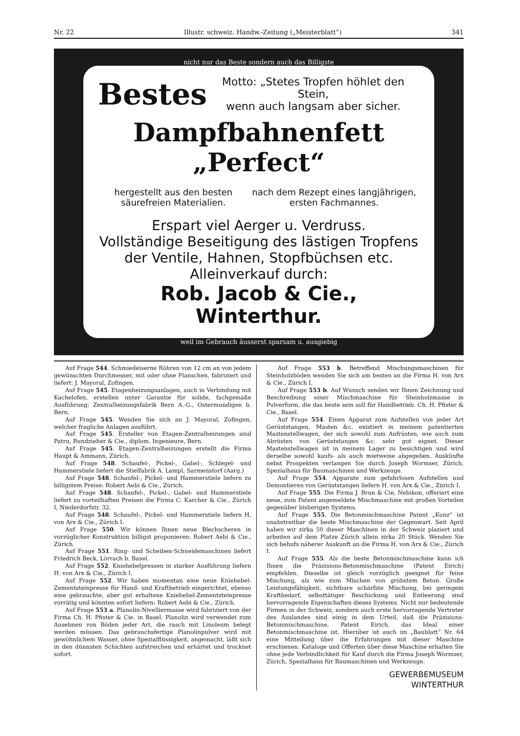Nr. 22 Illustr. schweiz. Handw.-Zeitung („Meisterblatt“) 341
nicht nur das Beste sondern auch das Billigste
Bestes Motto: „Stetes Tropfen höhlet den Stein,
wenn auch langsam aber sicher.
Dampfbahnenfett „Perfect“
hergestellt aus den besten säurefreien Materialien. nach dem Rezept eines langjährigen, ersten Fachmannes.
Erspart viel Aerger u. Verdruss.
Vollständige Beseitigung des lästigen Tropfens der Ventile, Hahnen, Stopfbüchsen etc.
Alleinverkauf durch:
Rob. Jacob & Cie., Winterthur.
weil im Gebrauch äusserst sparsam u. ausgiebig
Auf Frage 544. Schmiedeiserne Röhren von 12 cm an von jedem gewünschten Durchmesser, mit oder ohne Flanschen, fabriziert und liefert: J. Mayoral, Zofingen.
Auf Frage 545. Etagenheizungsanlagen, auch in Verbindung mit Kachelofen, erstellen unter Garantie für solide, fachgemäße Ausführung: Zentralheizungsfabrik Bern A.-G., Ostermundigen b. Bern.
Auf Frage 545. Wenden Sie sich an J. Mayoral, Zofingen, welcher fragliche Anlagen ausführt.
Auf Frage 545. Ersteller von Etagen-Zentralheizungen sind Patru, Rundzieher & Cie., diplom. Ingenieure, Bern.
Auf Frage 545. Etagen-Zentralheizungen erstellt die Firma Haupt & Ammann, Zürich.
Auf Frage 548. Schaufel-, Pickel-, Gabel-, Schlegel- und Hammerstiele liefert die Stielfabrik A. Lampl, Sarmenstorf (Aarg.)
Auf Frage 548. Schaufel-, Pickel- und Hammerstiele liefern zu billigstem Preise: Robert Aebi & Cie., Zürich.
Auf Frage 548. Schaufel-, Pickel-, Gabel- und Hammerstiele liefert zu vorteilhaften Preisen die Firma C. Karcher & Cie., Zürich I, Niederdorfstr. 32.
Auf Frage 548. Schaufel-, Pickel- und Hammerstiele liefern H. von Arx & Cie., Zürich I.
Auf Frage 550. Wir können Ihnen neue Blechscheren in vorzüglicher Konstruktion billigst proponieren: Robert Aebi & Cie., Zürich.
Auf Frage 551. Ring- und Scheiben-Schneidemaschinen liefert Friedrich Beck, Lörrach b. Basel.
Auf Frage 552. Kniehebelpressen in starker Ausführung liefern H. von Arx & Cie., Zürich I.
Auf Frage 552. Wir haben momentan eine neue Kniehebel-Zementsteinpresse für Hand- und Kraftbetrieb eingerichtet, ebenso eine gebrauchte, aber gut erhaltene Kniehebel-Zementsteinpresse vorrätig und könnten sofort liefern: Robert Aebi & Cie., Zürich.
Auf Frage 553 a. Planolin-Nivelliermasse wird fabriziert von der Firma Ch. H. Pfister & Cie. in Basel. Planolin wird verwendet zum Ausebnen von Böden jeder Art, die rasch mit Linoleum belegt werden müssen. Das gebrauchsfertige Planolinpulver wird mit gewöhnlichem Wasser, ohne Spezialflüssigkeit, angemacht, läßt sich in den dünnsten Schichten aufstreichen und erhärtet und trocknet sofort.
Auf Frage 553 b. Betreffend Mischungsmaschinen für Steinholzböden wenden Sie sich am besten an die Firma H. von Arx & Cie., Zürich I.
Auf Frage 553 b. Auf Wunsch senden wir Ihnen Zeichnung und Beschreibung einer Mischmaschine für Steinholzmasse in Pulverform, die das beste sein soll für Handbetrieb. Ch. H. Pfister & Cie., Basel.
Auf Frage 554. Einen Apparat zum Aufstellen von jeder Art Gerüststangen, Masten &c. existiert in meinem patentierten Mastenstellwagen, der sich sowohl zum Aufrüsten, wie auch zum Abrüsten von Gerüststangen &c. sehr gut eignet. Dieser Mastenstellwagen ist in meinem Lager zu besichtigen und wird derselbe sowohl kaufs- als auch mietweise abgegeben. Auskünfte nebst Prospekten verlangen Sie durch Joseph Wormser, Zürich, Spezialhaus für Baumaschinen und Werkzeuge.
Auf Frage 554. Apparate zum gefahrlosen Aufstellen und Demontieren von Gerüststangen liefern H. von Arx & Cie., Zürich I.
Auf Frage 555. Die Firma J. Brun & Cie, Nebikon, offeriert eine neue, zum Patent angemeldete Mischmaschine mit großen Vorteilen gegenüber bisherigen Systems.
Auf Frage 555. Die Betonmischmaschine Patent „Kunz“ ist unabstreitbar die beste Mischmaschine der Gegenwart. Seit April haben wir zirka 50 dieser Maschinen in der Schweiz plaziert und arbeiten auf dem Platze Zürich allein zirka 20 Stück. Wenden Sie sich behufs näherer Auskunft an die Firma H. von Arx & Cie., Zürich I.
Auf Frage 555. Als die beste Betonmischmaschine kann ich Ihnen die Präzisions-Betonmischmaschine (Patent Eirich) empfehlen. Dieselbe ist gleich vorzüglich geeignet für feine Mischung, als wie zum Mischen von gröbstem Beton. Große Leistungsfähigkeit, sichtbare schärfste Mischung, bei geringem Kraftbedarf, selbsttätiger Beschickung und Entleerung sind hervorragende Eigenschaften dieses Systems. Nicht nur bedeutende Firmen in der Schweiz, sondern auch erste hervorragende Vertreter des Auslandes sind einig in dem Urteil, daß die Präzisions-Betonmischmaschine, Patent Eirich, das Ideal einer Betonmischmaschine ist. Hierüber ist auch im „Baublatt“ Nr. 64 eine Mitteilung über die Erfahrungen mit dieser Maschine erschienen. Kataloge und Offerten über diese Maschine erhalten Sie ohne jede Verbindlichkeit für Kauf durch die Firma Joseph Wormser, Zürich, Spezialhaus für Baumaschinen und Werkzeuge.
GEWERBEMUSEUM
WINTERTHUR